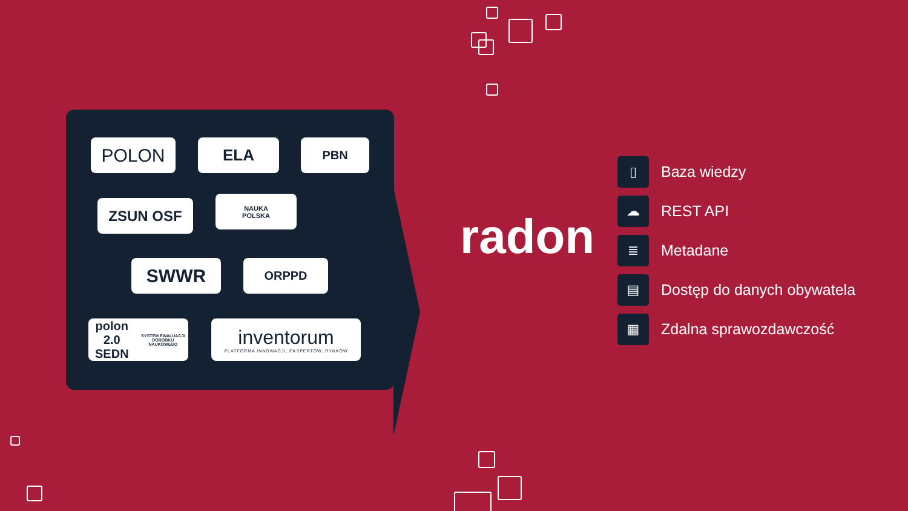POLON ELA PBN
ZSUN OSF
NAUKA
POLSKA
SWWR ORPPD
polon 2.0 SEDN SYSTEM EWALUACJI DOROBKU NAUKOWEGO
inventorum
PLATFORMA INNOWACJI, EKSPERTÓW, RYNKÓW
radon
▯
Baza wiedzy
☁
REST API
≣
Metadane
▤
Dostęp do danych obywatela
▦
Zdalna sprawozdawczość